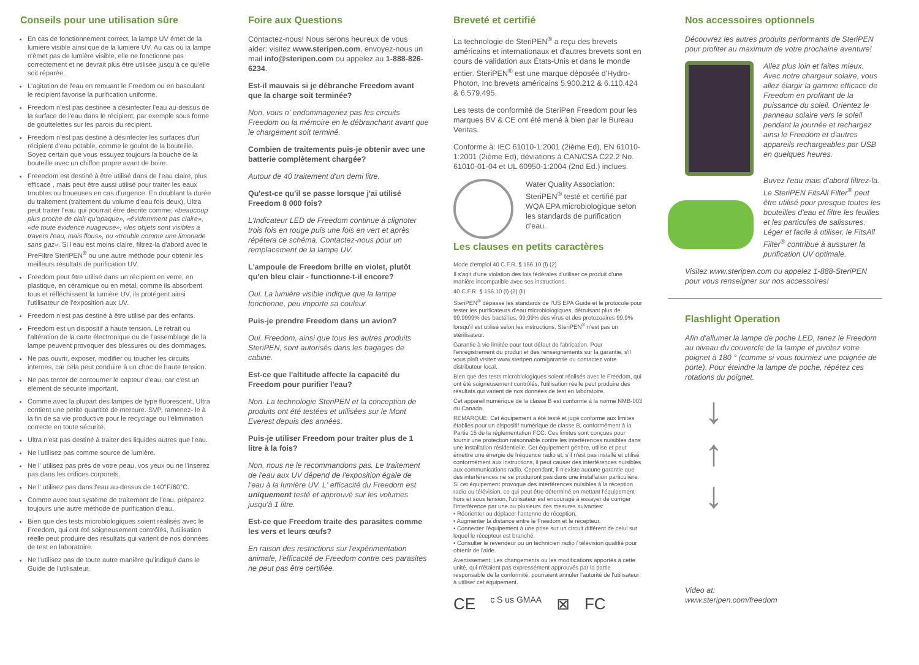Conseils pour une utilisation sûre
En cas de fonctionnement correct, la lampe UV émet de la lumière visible ainsi que de la lumière UV. Au cas où la lampe n'émet pas de lumière visible, elle ne fonctionne pas correctement et ne devrait plus être utilisée jusqu'à ce qu'elle soit réparée.
L'agitation de l'eau en remuant le Freedom ou en basculant le récipient favorise la purification uniforme.
Freedom n'est pas destinée à désinfecter l'eau au-dessus de la surface de l'eau dans le récipient, par exemple sous forme de gouttelettes sur les parois du récipient.
Freedom n'est pas destiné à désinfecter les surfaces d'un récipient d'eau potable, comme le goulot de la bouteille. Soyez certain que vous essuyez toujours la bouche de la bouteille avec un chiffon propre avant de boire.
Freeedom est destiné à être utilisé dans de l'eau claire, plus efficace , mais peut être aussi utilisé pour traiter les eaux troubles ou boueuses en cas d'urgence. En doublant la durée du traitement (traitement du volume d'eau fois deux), Ultra peut traiter l'eau qui pourrait être décrite comme: «beaucoup plus proche de clair qu'opaque», «évidemment pas claire», «de toute évidence nuageuse», «les objets sont visibles à travers l'eau, mais flous», ou «trouble comme une limonade sans gaz». Si l'eau est moins claire, filtrez-la d'abord avec le PreFiltre SteriPEN<sup>®</sup> ou une autre méthode pour obtenir les meilleurs résultats de purification UV.
Freedom peut être utilisé dans un récipient en verre, en plastique, en céramique ou en métal, comme ils absorbent tous et réfléchissent la lumière UV, ils protégent ainsi l'utilisateur de l'exposition aux UV.
Freedom n'est pas destiné à être utilisé par des enfants.
Freedom est un dispositif à haute tension. Le retrait ou l'altération de la carte électronique ou de l'assemblage de la lampe peuvent provoquer des blessures ou des dommages.
Ne pas ouvrir, exposer, modifier ou toucher les circuits internes, car cela peut conduire à un choc de haute tension.
Ne pas tenter de contourner le capteur d'eau, car c'est un élément de sécurité important.
Comme avec la plupart des lampes de type fluorescent, Ultra contient une petite quantité de mercure. SVP, ramenez- le à la fin de sa vie productive pour le recyclage ou l'élimination correcte en toute sécurité.
Ultra n'est pas destiné à traiter des liquides autres que l'eau.
Ne l'utilisez pas comme source de lumière.
Ne l' utilisez pas près de votre peau, vos yeux ou ne l'inserez pas dans les orifices corporels.
Ne l' utilisez pas dans l'eau au-dessus de 140°F/60°C.
Comme avec tout système de traitement de l'eau, préparez toujours une autre méthode de purification d'eau.
Bien que des tests microbiologiques soient réalisés avec le Freedom, qui ont été soigneusement contrôlés, l'utilisation réelle peut produire des résultats qui varient de nos données de test en laboratoire.
Ne l'utilisez pas de toute autre manière qu'indiqué dans le Guide de l'utilisateur.
Foire aux Questions
Contactez-nous! Nous serons heureux de vous aider: visitez www.steripen.com, envoyez-nous un mail info@steripen.com ou appelez au 1-888-826-6234.
Est-il mauvais si je débranche Freedom avant que la charge soit terminée?
Non, vous n' endommageriez pas les circuits Freedom ou la mémoire en le débranchant avant que le chargement soit terminé.
Combien de traitements puis-je obtenir avec une batterie complètement chargée?
Autour de 40 traitement d'un demi litre.
Qu'est-ce qu'il se passe lorsque j'ai utilisé Freedom 8 000 fois?
L'Indicateur LED de Freedom continue à clignoter trois fois en rouge puis une fois en vert et après répétera ce schéma. Contactez-nous pour un remplacement de la lampe UV.
L'ampoule de Freedom brille en violet, plutôt qu'en bleu clair - functionne-t-il encore?
Oui. La lumière visible indique que la lampe fonctionne, peu importe sa couleur.
Puis-je prendre Freedom dans un avion?
Oui. Freedom, ainsi que tous les autres produits SteriPEN, sont autorisés dans les bagages de cabine.
Est-ce que l'altitude affecte la capacité du Freedom pour purifier l'eau?
Non. La technologie SteriPEN et la conception de produits ont été testées et utilisées sur le Mont Everest depuis des années.
Puis-je utiliser Freedom pour traiter plus de 1 litre à la fois?
Non, nous ne le recommandons pas. Le traitement de l'eau aux UV dépend de l'exposition égale de l'eau à la lumière UV. L' efficacité du Freedom est uniquement testé et approuvé sur les volumes jusqu'à 1 litre.
Est-ce que Freedom traite des parasites comme les vers et leurs œufs?
En raison des restrictions sur l'expérimentation animale, l'efficacité de Freedom contre ces parasites ne peut pas être certifiée.
Breveté et certifié
La technologie de SteriPEN<sup>®</sup> a reçu des brevets américains et internationaux et d'autres brevets sont en cours de validation aux États-Unis et dans le monde entier. SteriPEN<sup>®</sup> est une marque déposée d'Hydro-Photon, Inc brevets américains 5.900.212 & 6.110.424 & 6.579.495.
Les tests de conformité de SteriPen Freedom pour les marques BV & CE ont été mené à bien par le Bureau Veritas.
Conforme à: IEC 61010-1:2001 (2ième Ed), EN 61010-1:2001 (2ième Ed), déviations à CAN/CSA C22.2 No. 61010-01-04 et UL 60950-1:2004 (2nd Ed.) inclues.
Water Quality Association: SteriPEN<sup>®</sup> testé et certifié par WQA EPA microbiologique selon les standards de purification d'eau.
Les clauses en petits caractères
Mode d'emploi 40 C.F.R. § 156.10 (i) (2)
Il s'agit d'une violation des lois fédérales d'utiliser ce produit d'une manière incompatible avec ses instructions.
40 C.F.R. § 156.10 (i) (2) (ii)
SteriPEN<sup>®</sup> dépasse les standards de l'US EPA Guide et le protocole pour tester les purificateurs d'eau microbiologiques, détruisant plus de 99,9999% des bactéries, 99,99% des virus et des protozoaires 99,9% lorsqu'il est utilisé selon les instructions. SteriPEN<sup>®</sup> n'est pas un stérilisateur.
Garantie à vie limitée pour tout défaut de fabrication. Pour l'enregistrement du produit et des renseignements sur la garantie, s'il vous plaît visitez www.steripen.com/garantie ou contactez votre distributeur local.
Bien que des tests microbiologiques soient réalisés avec le Freedom, qui ont été soigneusement contrôlés, l'utilisation réelle peut produire des résultats qui varient de nos données de test en laboratoire.
Cet appareil numérique de la classe B est conforme à la norme NMB-003 du Canada.
REMARQUE: Cet équipement a été testé et jugé conforme aux limites établies pour un dispositif numérique de classe B, conformément à la Partie 15 de la réglementation FCC. Ces limites sont conçues pour fournir une protection raisonnable contre les interférences nuisibles dans une installation résidentielle. Cet équipement génère, utilise et peut émettre une énergie de fréquence radio et, s'il n'est pas installé et utilisé conformément aux instructions, il peut causer des interférences nuisibles aux communications radio. Cependant, il n'existe aucune garantie que des interférences ne se produiront pas dans une installation particulière. Si cet équipement provoque des interférences nuisibles à la réception radio ou télévision, ce qui peut être déterminé en mettant l'équipement hors et sous tension, l'utilisateur est encouragé à essayer de corriger l'interférence par une ou plusieurs des mesures suivantes:
• Réorienter ou déplacer l'antenne de réception.
• Augmenter la distance entre le Freedom et le récepteur.
• Connecter l'équipement à une prise sur un circuit différent de celui sur lequel le récepteur est branché.
• Consulter le revendeur ou un technicien radio / télévision qualifié pour obtenir de l'aide.
Avertissement: Les changements ou les modifications apportés à cette unité, qui n'étaient pas expressément approuvés par la partie responsable de la conformité, pourraient annuler l'autorité de l'utilisateur à utiliser cet équipement.
CE c S us GMAA ⊠ FC
Nos accessoires optionnels
Découvrez les autres produits performants de SteriPEN pour profiter au maximum de votre prochaine aventure!
Allez plus loin et faites mieux. Avec notre chargeur solaire, vous allez élargir la gamme efficace de Freedom en profitant de la puissance du soleil. Orientez le panneau solaire vers le soleil pendant la journée et rechargez ainsi le Freedom et d'autres appareils rechargeables par USB en quelques heures.
Buvez l'eau mais d'abord filtrez-la. Le SteriPEN FitsAll Filter<sup>®</sup> peut être utilisé pour presque toutes les bouteilles d'eau et filtre les feuilles et les particules de salissures. Léger et facile à utiliser, le FitsAll Filter<sup>®</sup> contribue à aussurer la purification UV optimale.
Visitez www.steripen.com ou appelez 1-888-SteriPEN pour vous renseigner sur nos accessoires!
Flashlight Operation
Afin d'allumer la lampe de poche LED, tenez le Freedom au niveau du couvercle de la lampe et pivotez votre poignet à 180 ° (comme si vous tourniez une poignée de porte). Pour éteindre la lampe de poche, répétez ces rotations du poignet.
↓
↑
↓
Video at:
www.steripen.com/freedom